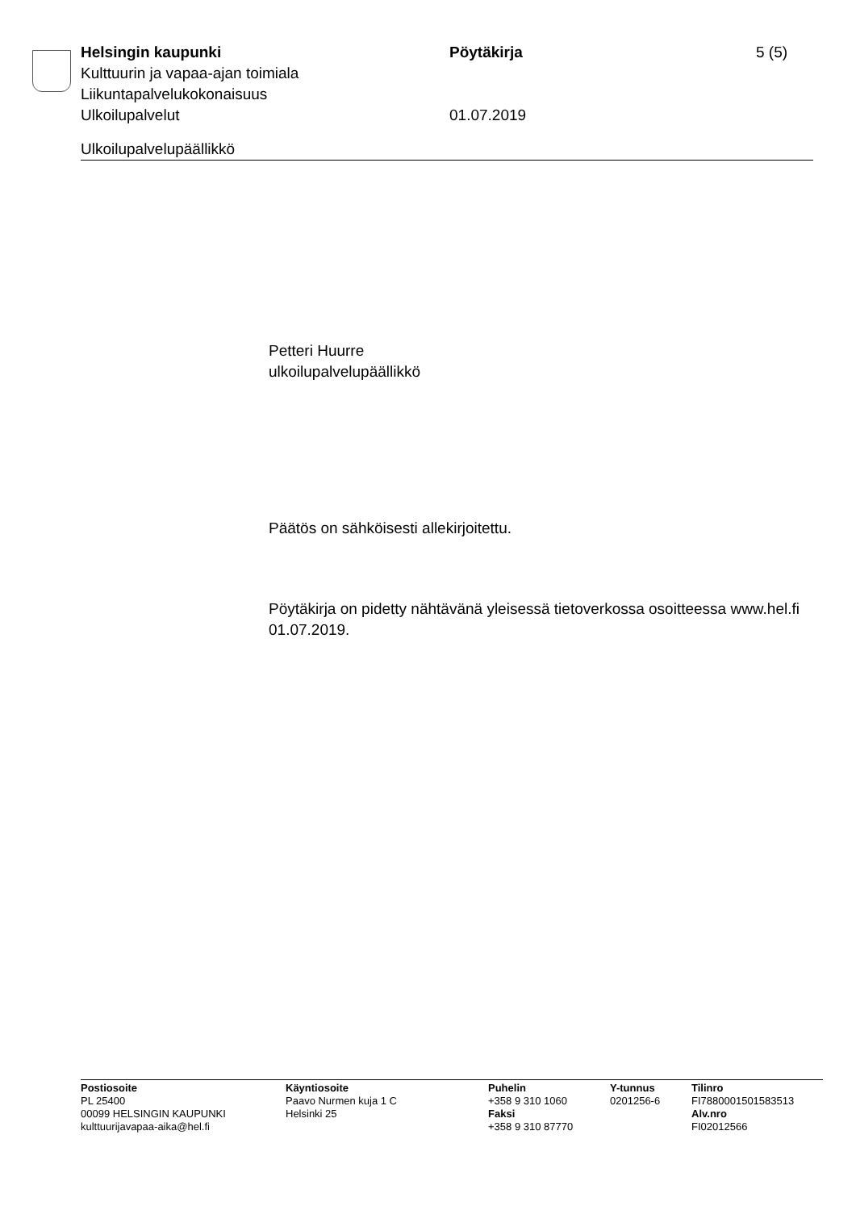Helsingin kaupunki Pöytäkirja 5 (5)
Kulttuurin ja vapaa-ajan toimiala
Liikuntapalvelukokonaisuus
Ulkoilupalvelut 01.07.2019
Ulkoilupalvelupäällikkö
Petteri Huurre
ulkoilupalvelupäällikkö
Päätös on sähköisesti allekirjoitettu.
Pöytäkirja on pidetty nähtävänä yleisessä tietoverkossa osoitteessa www.hel.fi 01.07.2019.
Postiosoite
PL 25400
00099 HELSINGIN KAUPUNKI
kulttuurijavapaa-aika@hel.fi
Käyntiosoite
Paavo Nurmen kuja 1 C
Helsinki 25
Puhelin
+358 9 310 1060
Faksi
+358 9 310 87770
Y-tunnus
0201256-6
Tilinro
FI7880001501583513
Alv.nro
FI02012566